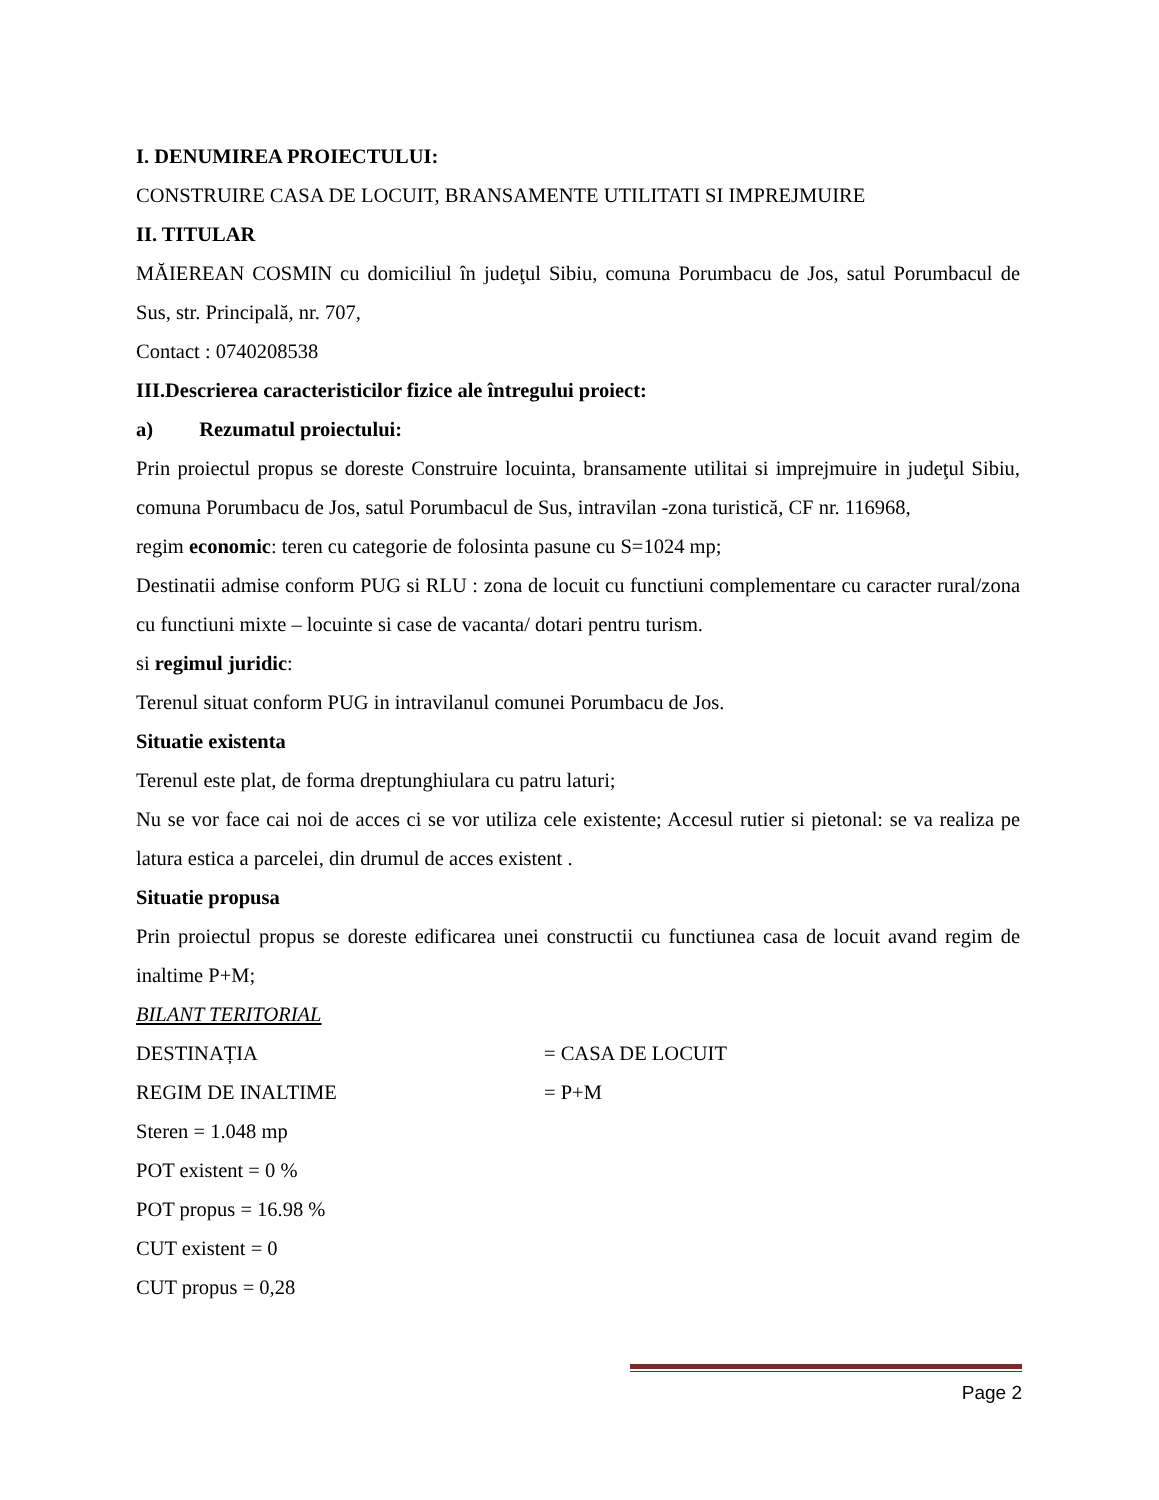I. DENUMIREA PROIECTULUI:
CONSTRUIRE CASA DE LOCUIT, BRANSAMENTE UTILITATI SI IMPREJMUIRE
II. TITULAR
MĂIEREAN COSMIN cu domiciliul în judeţul Sibiu, comuna Porumbacu de Jos, satul Porumbacul de Sus, str. Principală, nr. 707,
Contact : 0740208538
III.Descrierea caracteristicilor fizice ale întregului proiect:
a) Rezumatul proiectului:
Prin proiectul propus se doreste Construire locuinta, bransamente utilitai si imprejmuire in judeţul Sibiu, comuna Porumbacu de Jos, satul Porumbacul de Sus, intravilan -zona turistică, CF nr. 116968,
regim economic: teren cu categorie de folosinta pasune cu S=1024 mp;
Destinatii admise conform PUG si RLU : zona de locuit cu functiuni complementare cu caracter rural/zona cu functiuni mixte – locuinte si case de vacanta/ dotari pentru turism.
si regimul juridic:
Terenul situat conform PUG in intravilanul comunei Porumbacu de Jos.
Situatie existenta
Terenul este plat, de forma dreptunghiulara cu patru laturi;
Nu se vor face cai noi de acces ci se vor utiliza cele existente; Accesul rutier si pietonal: se va realiza pe latura estica a parcelei, din drumul de acces existent .
Situatie propusa
Prin proiectul propus se doreste edificarea unei constructii cu functiunea casa de locuit avand regim de inaltime P+M;
BILANT TERITORIAL
DESTINAȚIA = CASA DE LOCUIT
REGIM DE INALTIME = P+M
Steren = 1.048 mp
POT existent = 0 %
POT propus = 16.98 %
CUT existent = 0
CUT propus = 0,28
Page 2